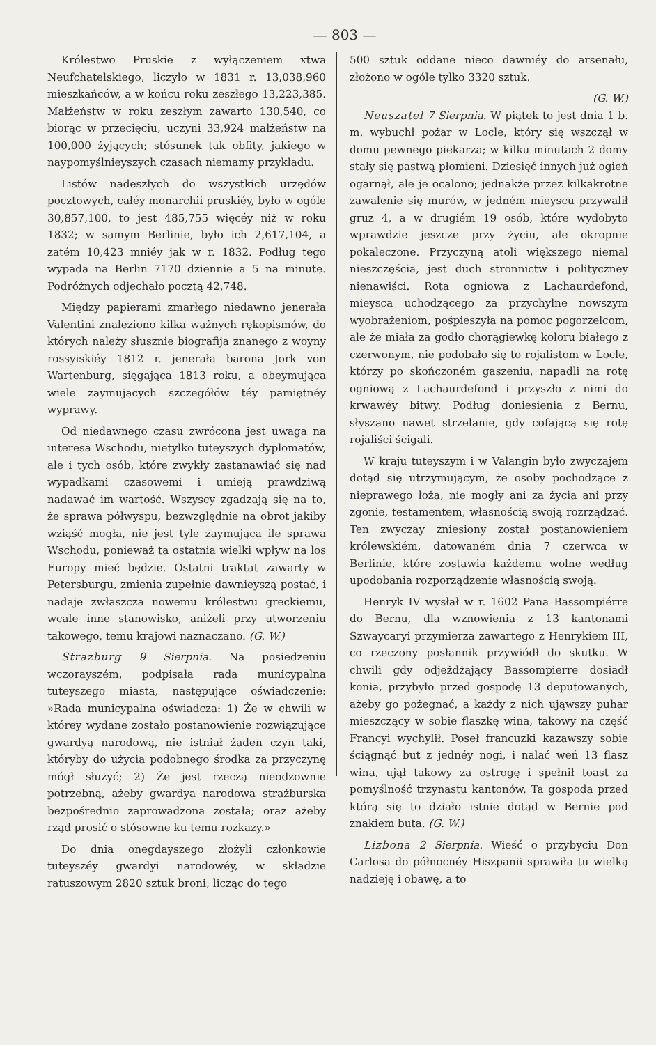— 803 —
Królestwo Pruskie z wyłączeniem xtwa Neufchatelskiego, liczyło w 1831 r. 13,038,960 mieszkańców, a w końcu roku zeszłego 13,223,385. Małżeństw w roku zeszłym zawarto 130,540, co biorąc w przecięciu, uczyni 33,924 małżeństw na 100,000 żyjących; stósunek tak obfity, jakiego w naypomyślnieyszych czasach niemamy przykładu.
Listów nadeszłych do wszystkich urzędów pocztowych, całéy monarchii pruskiéy, było w ogóle 30,857,100, to jest 485,755 więcéy niż w roku 1832; w samym Berlinie, było ich 2,617,104, a zatém 10,423 mniéy jak w r. 1832. Podług tego wypada na Berlin 7170 dziennie a 5 na minutę. Podróżnych odjechało pocztą 42,748.
Między papierami zmarłego niedawno jenerała Valentini znaleziono kilka ważnych rękopismów, do których należy słusznie biografija znanego z woyny rossyiskiéy 1812 r. jenerała barona Jork von Wartenburg, sięgająca 1813 roku, a obeymująca wiele zaymujących szczegółów téy pamiętnéy wyprawy.
Od niedawnego czasu zwrócona jest uwaga na interesa Wschodu, nietylko tuteyszych dyplomatów, ale i tych osób, które zwykły zastanawiać się nad wypadkami czasowemi i umieją prawdziwą nadawać im wartość. Wszyscy zgadzają się na to, że sprawa półwyspu, bezwzględnie na obrot jakiby wziąść mogła, nie jest tyle zaymująca ile sprawa Wschodu, ponieważ ta ostatnia wielki wpływ na los Europy mieć będzie. Ostatni traktat zawarty w Petersburgu, zmienia zupełnie dawnieyszą postać, i nadaje zwłaszcza nowemu królestwu greckiemu, wcale inne stanowisko, aniżeli przy utworzeniu takowego, temu krajowi naznaczano. (G. W.)
Strazburg 9 Sierpnia. Na posiedzeniu wczorayszém, podpisała rada municypalna tuteyszego miasta, następujące oświadczenie: »Rada municypalna oświadcza: 1) Że w chwili w którey wydane zostało postanowienie rozwiązujące gwardyą narodową, nie istniał żaden czyn taki, któryby do użycia podobnego środka za przyczynę mógł służyć; 2) Że jest rzeczą nieodzownie potrzebną, ażeby gwardya narodowa strażburska bezpośrednio zaprowadzona została; oraz ażeby rząd prosić o stósowne ku temu rozkazy.»
Do dnia onegdayszego złożyli członkowie tuteyszéy gwardyi narodowéy, w składzie ratuszowym 2820 sztuk broni; licząc do tego
500 sztuk oddane nieco dawniéy do arsenału, złożono w ogóle tylko 3320 sztuk.
(G. W.)
Neuszatel 7 Sierpnia. W piątek to jest dnia 1 b. m. wybuchł pożar w Locle, który się wszczął w domu pewnego piekarza; w kilku minutach 2 domy stały się pastwą płomieni. Dziesięć innych już ogień ogarnął, ale je ocalono; jednakże przez kilkakrotne zawalenie się murów, w jedném mieyscu przywalił gruz 4, a w drugiém 19 osób, które wydobyto wprawdzie jeszcze przy życiu, ale okropnie pokaleczone. Przyczyną atoli większego niemal nieszczęścia, jest duch stronnictw i polityczney nienawiści. Rota ogniowa z Lachaurdefond, mieysca uchodzącego za przychylne nowszym wyobrażeniom, pośpieszyła na pomoc pogorzelcom, ale że miała za godło chorągiewkę koloru białego z czerwonym, nie podobało się to rojalistom w Locle, którzy po skończoném gaszeniu, napadli na rotę ogniową z Lachaurdefond i przyszło z nimi do krwawéy bitwy. Podług doniesienia z Bernu, słyszano nawet strzelanie, gdy cofającą się rotę rojaliści ścigali.
W kraju tuteyszym i w Valangin było zwyczajem dotąd się utrzymującym, że osoby pochodzące z nieprawego łoża, nie mogły ani za życia ani przy zgonie, testamentem, własnością swoją rozrządzać. Ten zwyczay zniesiony został postanowieniem królewskiém, datowaném dnia 7 czerwca w Berlinie, które zostawia każdemu wolne według upodobania rozporządzenie własnością swoją.
Henryk IV wysłał w r. 1602 Pana Bassompiérre do Bernu, dla wznowienia z 13 kantonami Szwaycaryi przymierza zawartego z Henrykiem III, co rzeczony posłannik przywiódł do skutku. W chwili gdy odjeżdżający Bassompierre dosiadł konia, przybyło przed gospodę 13 deputowanych, ażeby go pożegnać, a każdy z nich ująwszy puhar mieszczący w sobie flaszkę wina, takowy na część Francyi wychylił. Poseł francuzki kazawszy sobie ściągnąć but z jednéy nogi, i nalać weń 13 flasz wina, ujął takowy za ostrogę i spełnił toast za pomyślność trzynastu kantonów. Ta gospoda przed którą się to działo istnie dotąd w Bernie pod znakiem buta. (G. W.)
Lizbona 2 Sierpnia. Wieść o przybyciu Don Carlosa do północnéy Hiszpanii sprawiła tu wielką nadzieję i obawę, a to